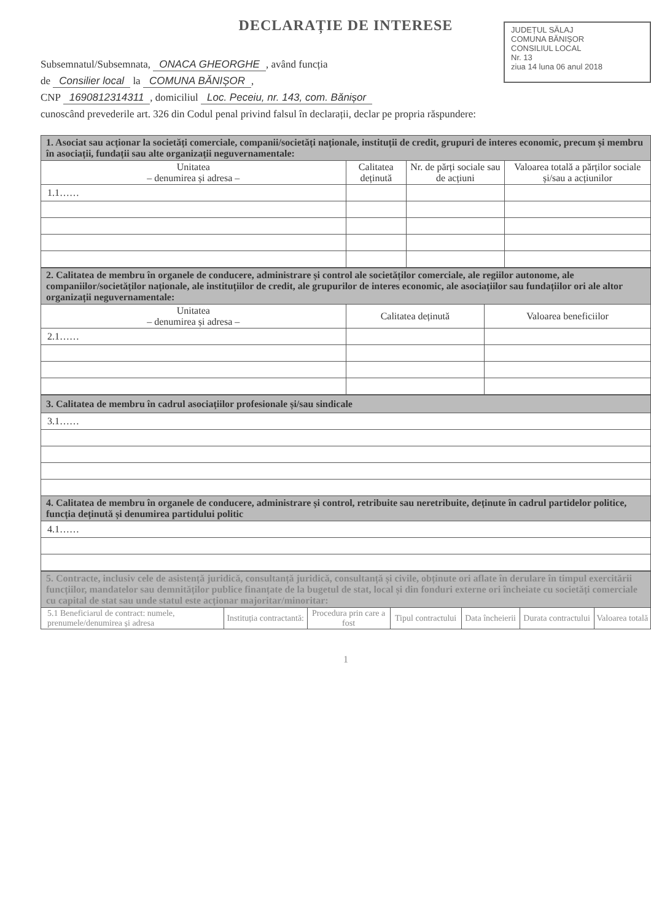DECLARAȚIE DE INTERESE
JUDEȚUL SĂLAJ
COMUNA BĂNIȘOR
CONSILIUL LOCAL
Nr. 13
ziua 14 luna 06 anul 2018
Subsemnatul/Subsemnata, ONACA GHEORGHE, având funcția
de Consilier local la COMUNA BĂNIȘOR,
CNP 1690812314311, domiciliul Loc. Peceiu, nr. 143, com. Bănișor
cunoscând prevederile art. 326 din Codul penal privind falsul în declarații, declar pe propria răspundere:
| 1. Asociat sau acționar la societăți comerciale, companii/societăți naționale, instituții de credit, grupuri de interes economic, precum și membru în asociații, fundații sau alte organizații neguvernamentale: | | | |
| Unitatea – denumirea și adresa – | Calitatea deținută | Nr. de părți sociale sau de acțiuni | Valoarea totală a părților sociale și/sau a acțiunilor |
| 1.1…… | | | |
| 2. Calitatea de membru în organele de conducere, administrare și control ale societăților comerciale, ale regiilor autonome, ale companiilor/societăților naționale, ale instituțiilor de credit, ale grupurilor de interes economic, ale asociațiilor sau fundațiilor ori ale altor organizații neguvernamentale: | | |
| Unitatea – denumirea și adresa – | Calitatea deținută | Valoarea beneficiilor |
| 2.1…… | | |
| 3. Calitatea de membru în cadrul asociațiilor profesionale și/sau sindicale |
| 3.1…… |
| 4. Calitatea de membru în organele de conducere, administrare și control, retribuite sau neretribuite, deținute în cadrul partidelor politice, funcția deținută și denumirea partidului politic |
| 4.1…… |
| 5. Contracte, inclusiv cele de asistență juridică, consultanță juridică, consultanță și civile, obținute ori aflate în derulare în timpul exercitării funcțiilor, mandatelor sau demnităților publice finanțate de la bugetul de stat, local și din fonduri externe ori încheiate cu societăți comerciale cu capital de stat sau unde statul este acționar majoritar/minoritar: | | | | | | |
| 5.1 Beneficiarul de contract: numele, prenumele/denumirea și adresa | Instituția contractantă: | Procedura prin care a fost | Tipul contractului | Data încheierii | Durata contractului | Valoarea totală |
1